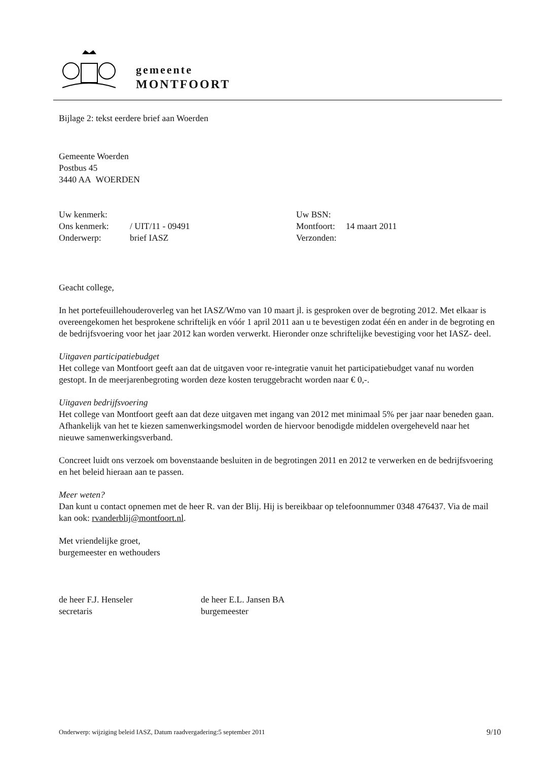gemeente
MONTFOORT
Bijlage 2: tekst eerdere brief aan Woerden
Gemeente Woerden
Postbus 45
3440 AA WOERDEN
| Uw kenmerk: | | Uw BSN: | |
| Ons kenmerk: | / UIT/11 - 09491 | Montfoort: | 14 maart 2011 |
| Onderwerp: | brief IASZ | Verzonden: | |
Geacht college,
In het portefeuillehouderoverleg van het IASZ/Wmo van 10 maart jl. is gesproken over de begroting 2012. Met elkaar is overeengekomen het besprokene schriftelijk en vóór 1 april 2011 aan u te bevestigen zodat één en ander in de begroting en de bedrijfsvoering voor het jaar 2012 kan worden verwerkt. Hieronder onze schriftelijke bevestiging voor het IASZ- deel.
Uitgaven participatiebudget
Het college van Montfoort geeft aan dat de uitgaven voor re-integratie vanuit het participatiebudget vanaf nu worden gestopt. In de meerjarenbegroting worden deze kosten teruggebracht worden naar € 0,-.
Uitgaven bedrijfsvoering
Het college van Montfoort geeft aan dat deze uitgaven met ingang van 2012 met minimaal 5% per jaar naar beneden gaan. Afhankelijk van het te kiezen samenwerkingsmodel worden de hiervoor benodigde middelen overgeheveld naar het nieuwe samenwerkingsverband.
Concreet luidt ons verzoek om bovenstaande besluiten in de begrotingen 2011 en 2012 te verwerken en de bedrijfsvoering en het beleid hieraan aan te passen.
Meer weten?
Dan kunt u contact opnemen met de heer R. van der Blij. Hij is bereikbaar op telefoonnummer 0348 476437. Via de mail kan ook: rvanderblij@montfoort.nl.
Met vriendelijke groet,
burgemeester en wethouders
| de heer F.J. Henseler secretaris | de heer E.L. Jansen BA burgemeester |
Onderwerp: wijziging beleid IASZ, Datum raadvergadering:5 september 2011 9/10